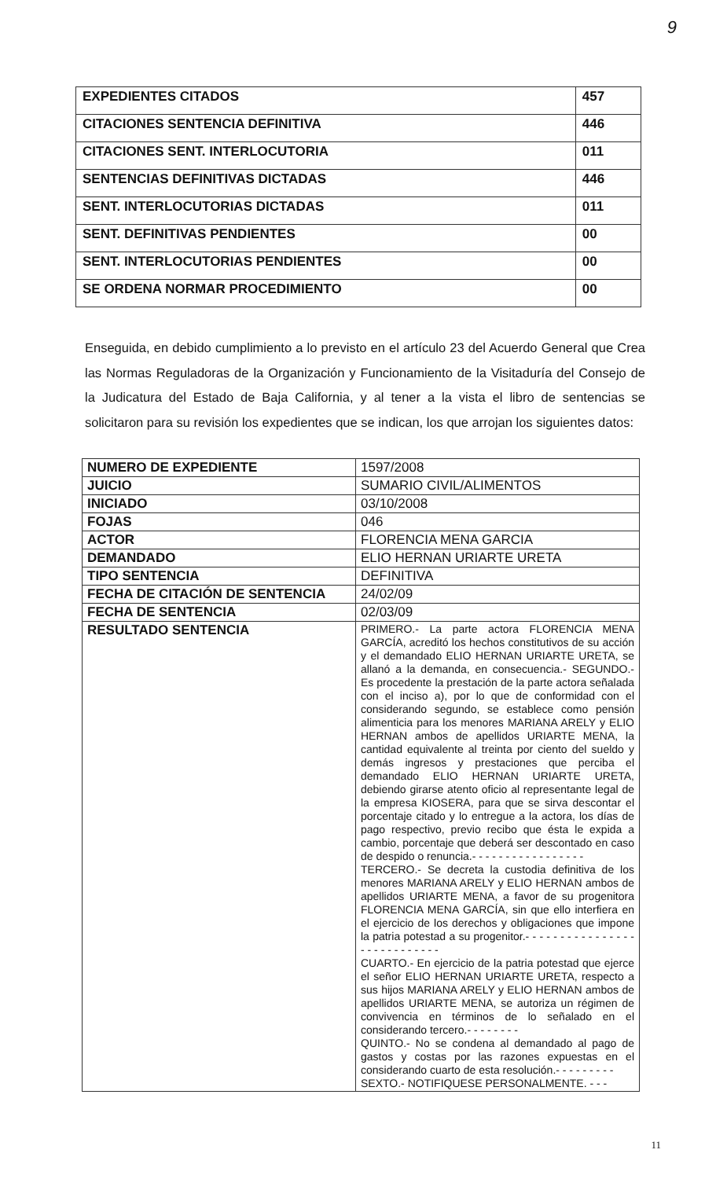9
| EXPEDIENTES CITADOS | 457 |
| CITACIONES SENTENCIA DEFINITIVA | 446 |
| CITACIONES SENT. INTERLOCUTORIA | 011 |
| SENTENCIAS DEFINITIVAS DICTADAS | 446 |
| SENT. INTERLOCUTORIAS DICTADAS | 011 |
| SENT. DEFINITIVAS PENDIENTES | 00 |
| SENT. INTERLOCUTORIAS PENDIENTES | 00 |
| SE ORDENA NORMAR PROCEDIMIENTO | 00 |
Enseguida, en debido cumplimiento a lo previsto en el artículo 23 del Acuerdo General que Crea las Normas Reguladoras de la Organización y Funcionamiento de la Visitaduría del Consejo de la Judicatura del Estado de Baja California, y al tener a la vista el libro de sentencias se solicitaron para su revisión los expedientes que se indican, los que arrojan los siguientes datos:
| NUMERO DE EXPEDIENTE | 1597/2008 |
| JUICIO | SUMARIO CIVIL/ALIMENTOS |
| INICIADO | 03/10/2008 |
| FOJAS | 046 |
| ACTOR | FLORENCIA MENA GARCIA |
| DEMANDADO | ELIO HERNAN URIARTE URETA |
| TIPO SENTENCIA | DEFINITIVA |
| FECHA DE CITACIÓN DE SENTENCIA | 24/02/09 |
| FECHA DE SENTENCIA | 02/03/09 |
| RESULTADO SENTENCIA | PRIMERO.- La parte actora FLORENCIA MENA GARCÍA, acreditó los hechos constitutivos de su acción y el demandado ELIO HERNAN URIARTE URETA, se allanó a la demanda, en consecuencia.- SEGUNDO.- Es procedente la prestación de la parte actora señalada con el inciso a), por lo que de conformidad con el considerando segundo, se establece como pensión alimenticia para los menores MARIANA ARELY y ELIO HERNAN ambos de apellidos URIARTE MENA, la cantidad equivalente al treinta por ciento del sueldo y demás ingresos y prestaciones que perciba el demandado ELIO HERNAN URIARTE URETA, debiendo girarse atento oficio al representante legal de la empresa KIOSERA, para que se sirva descontar el porcentaje citado y lo entregue a la actora, los días de pago respectivo, previo recibo que ésta le expida a cambio, porcentaje que deberá ser descontado en caso de despido o renuncia.- - - - - - - - - - - - - - - - - TERCERO.- Se decreta la custodia definitiva de los menores MARIANA ARELY y ELIO HERNAN ambos de apellidos URIARTE MENA, a favor de su progenitora FLORENCIA MENA GARCÍA, sin que ello interfiera en el ejercicio de los derechos y obligaciones que impone la patria potestad a su progenitor.- - - - - - - - - - - - - - - - - - - - - - - - - - - - CUARTO.- En ejercicio de la patria potestad que ejerce el señor ELIO HERNAN URIARTE URETA, respecto a sus hijos MARIANA ARELY y ELIO HERNAN ambos de apellidos URIARTE MENA, se autoriza un régimen de convivencia en términos de lo señalado en el considerando tercero.- - - - - - - - QUINTO.- No se condena al demandado al pago de gastos y costas por las razones expuestas en el considerando cuarto de esta resolución.- - - - - - - - - SEXTO.- NOTIFIQUESE PERSONALMENTE. - - - |
11